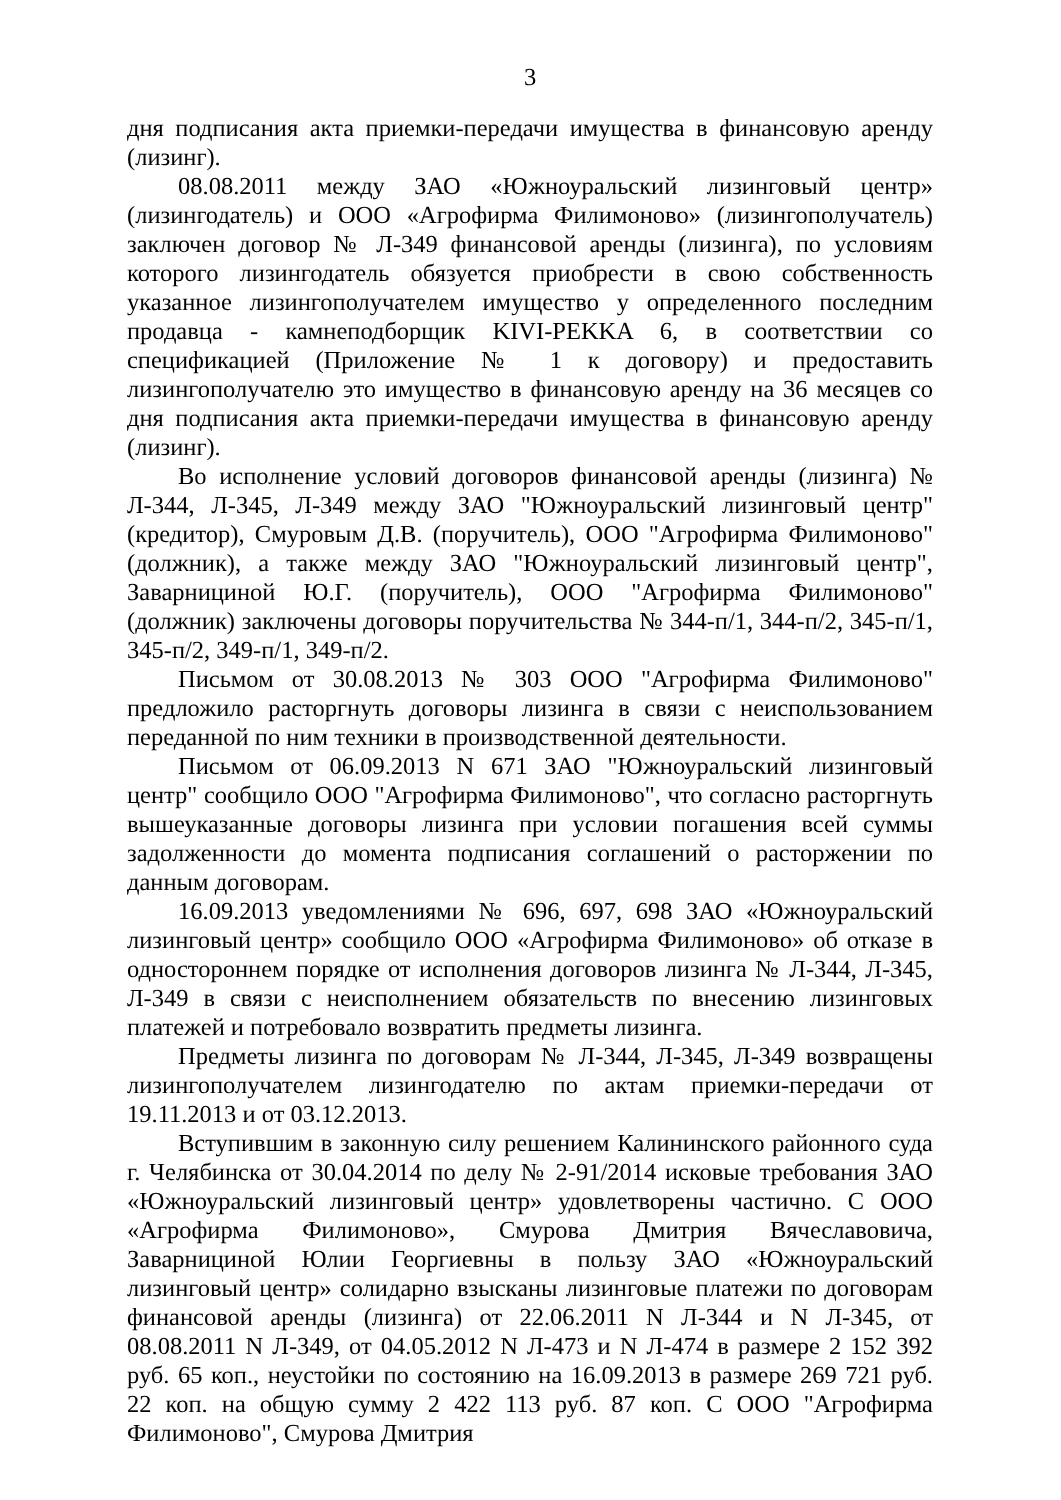3
дня подписания акта приемки-передачи имущества в финансовую аренду (лизинг).
08.08.2011 между ЗАО «Южноуральский лизинговый центр» (лизингодатель) и ООО «Агрофирма Филимоново» (лизингополучатель) заключен договор № Л-349 финансовой аренды (лизинга), по условиям которого лизингодатель обязуется приобрести в свою собственность указанное лизингополучателем имущество у определенного последним продавца - камнеподборщик KIVI-PEKKA 6, в соответствии со спецификацией (Приложение № 1 к договору) и предоставить лизингополучателю это имущество в финансовую аренду на 36 месяцев со дня подписания акта приемки-передачи имущества в финансовую аренду (лизинг).
Во исполнение условий договоров финансовой аренды (лизинга) № Л-344, Л-345, Л-349 между ЗАО "Южноуральский лизинговый центр" (кредитор), Смуровым Д.В. (поручитель), ООО "Агрофирма Филимоново" (должник), а также между ЗАО "Южноуральский лизинговый центр", Заварнициной Ю.Г. (поручитель), ООО "Агрофирма Филимоново" (должник) заключены договоры поручительства № 344-п/1, 344-п/2, 345-п/1, 345-п/2, 349-п/1, 349-п/2.
Письмом от 30.08.2013 № 303 ООО "Агрофирма Филимоново" предложило расторгнуть договоры лизинга в связи с неиспользованием переданной по ним техники в производственной деятельности.
Письмом от 06.09.2013 N 671 ЗАО "Южноуральский лизинговый центр" сообщило ООО "Агрофирма Филимоново", что согласно расторгнуть вышеуказанные договоры лизинга при условии погашения всей суммы задолженности до момента подписания соглашений о расторжении по данным договорам.
16.09.2013 уведомлениями № 696, 697, 698 ЗАО «Южноуральский лизинговый центр» сообщило ООО «Агрофирма Филимоново» об отказе в одностороннем порядке от исполнения договоров лизинга № Л-344, Л-345, Л-349 в связи с неисполнением обязательств по внесению лизинговых платежей и потребовало возвратить предметы лизинга.
Предметы лизинга по договорам № Л-344, Л-345, Л-349 возвращены лизингополучателем лизингодателю по актам приемки-передачи от 19.11.2013 и от 03.12.2013.
Вступившим в законную силу решением Калининского районного суда г. Челябинска от 30.04.2014 по делу № 2-91/2014 исковые требования ЗАО «Южноуральский лизинговый центр» удовлетворены частично. С ООО «Агрофирма Филимоново», Смурова Дмитрия Вячеславовича, Заварнициной Юлии Георгиевны в пользу ЗАО «Южноуральский лизинговый центр» солидарно взысканы лизинговые платежи по договорам финансовой аренды (лизинга) от 22.06.2011 N Л-344 и N Л-345, от 08.08.2011 N Л-349, от 04.05.2012 N Л-473 и N Л-474 в размере 2 152 392 руб. 65 коп., неустойки по состоянию на 16.09.2013 в размере 269 721 руб. 22 коп. на общую сумму 2 422 113 руб. 87 коп. С ООО "Агрофирма Филимоново", Смурова Дмитрия